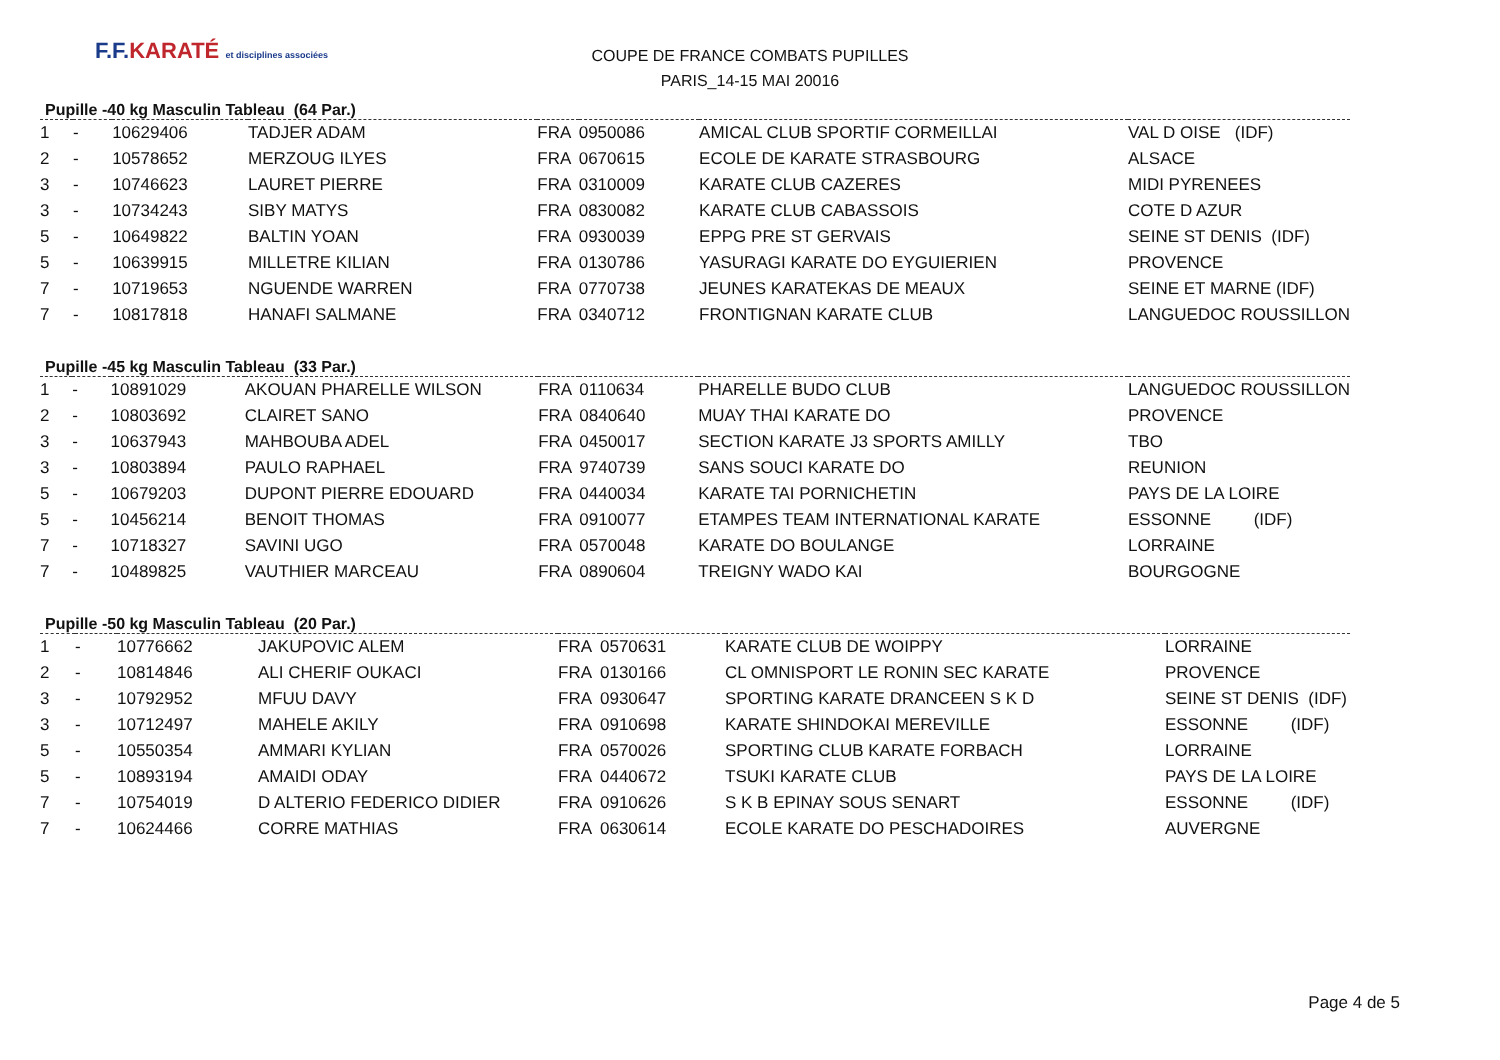F.F.KARATÉ et disciplines associées
COUPE DE FRANCE COMBATS PUPILLES
PARIS_14-15 MAI 20016
Pupille -40 kg Masculin Tableau (64 Par.)
| 1 | - | 10629406 | TADJER ADAM | FRA | 0950086 | AMICAL CLUB SPORTIF CORMEILLAI | VAL D OISE (IDF) |
| 2 | - | 10578652 | MERZOUG ILYES | FRA | 0670615 | ECOLE DE KARATE STRASBOURG | ALSACE |
| 3 | - | 10746623 | LAURET PIERRE | FRA | 0310009 | KARATE CLUB CAZERES | MIDI PYRENEES |
| 3 | - | 10734243 | SIBY MATYS | FRA | 0830082 | KARATE CLUB CABASSOIS | COTE D AZUR |
| 5 | - | 10649822 | BALTIN YOAN | FRA | 0930039 | EPPG PRE ST GERVAIS | SEINE ST DENIS (IDF) |
| 5 | - | 10639915 | MILLETRE KILIAN | FRA | 0130786 | YASURAGI KARATE DO EYGUIERIEN | PROVENCE |
| 7 | - | 10719653 | NGUENDE WARREN | FRA | 0770738 | JEUNES KARATEKAS DE MEAUX | SEINE ET MARNE (IDF) |
| 7 | - | 10817818 | HANAFI SALMANE | FRA | 0340712 | FRONTIGNAN KARATE CLUB | LANGUEDOC ROUSSILLON |
Pupille -45 kg Masculin Tableau (33 Par.)
| 1 | - | 10891029 | AKOUAN PHARELLE WILSON | FRA | 0110634 | PHARELLE BUDO CLUB | LANGUEDOC ROUSSILLON |
| 2 | - | 10803692 | CLAIRET SANO | FRA | 0840640 | MUAY THAI KARATE DO | PROVENCE |
| 3 | - | 10637943 | MAHBOUBA ADEL | FRA | 0450017 | SECTION KARATE J3 SPORTS AMILLY | TBO |
| 3 | - | 10803894 | PAULO RAPHAEL | FRA | 9740739 | SANS SOUCI KARATE DO | REUNION |
| 5 | - | 10679203 | DUPONT PIERRE EDOUARD | FRA | 0440034 | KARATE TAI PORNICHETIN | PAYS DE LA LOIRE |
| 5 | - | 10456214 | BENOIT THOMAS | FRA | 0910077 | ETAMPES TEAM INTERNATIONAL KARATE | ESSONNE (IDF) |
| 7 | - | 10718327 | SAVINI UGO | FRA | 0570048 | KARATE DO BOULANGE | LORRAINE |
| 7 | - | 10489825 | VAUTHIER MARCEAU | FRA | 0890604 | TREIGNY WADO KAI | BOURGOGNE |
Pupille -50 kg Masculin Tableau (20 Par.)
| 1 | - | 10776662 | JAKUPOVIC ALEM | FRA | 0570631 | KARATE CLUB DE WOIPPY | LORRAINE |
| 2 | - | 10814846 | ALI CHERIF OUKACI | FRA | 0130166 | CL OMNISPORT LE RONIN SEC KARATE | PROVENCE |
| 3 | - | 10792952 | MFUU DAVY | FRA | 0930647 | SPORTING KARATE DRANCEEN S K D | SEINE ST DENIS (IDF) |
| 3 | - | 10712497 | MAHELE AKILY | FRA | 0910698 | KARATE SHINDOKAI MEREVILLE | ESSONNE (IDF) |
| 5 | - | 10550354 | AMMARI KYLIAN | FRA | 0570026 | SPORTING CLUB KARATE FORBACH | LORRAINE |
| 5 | - | 10893194 | AMAIDI ODAY | FRA | 0440672 | TSUKI KARATE CLUB | PAYS DE LA LOIRE |
| 7 | - | 10754019 | D ALTERIO FEDERICO DIDIER | FRA | 0910626 | S K B EPINAY SOUS SENART | ESSONNE (IDF) |
| 7 | - | 10624466 | CORRE MATHIAS | FRA | 0630614 | ECOLE KARATE DO PESCHADOIRES | AUVERGNE |
Page 4 de 5